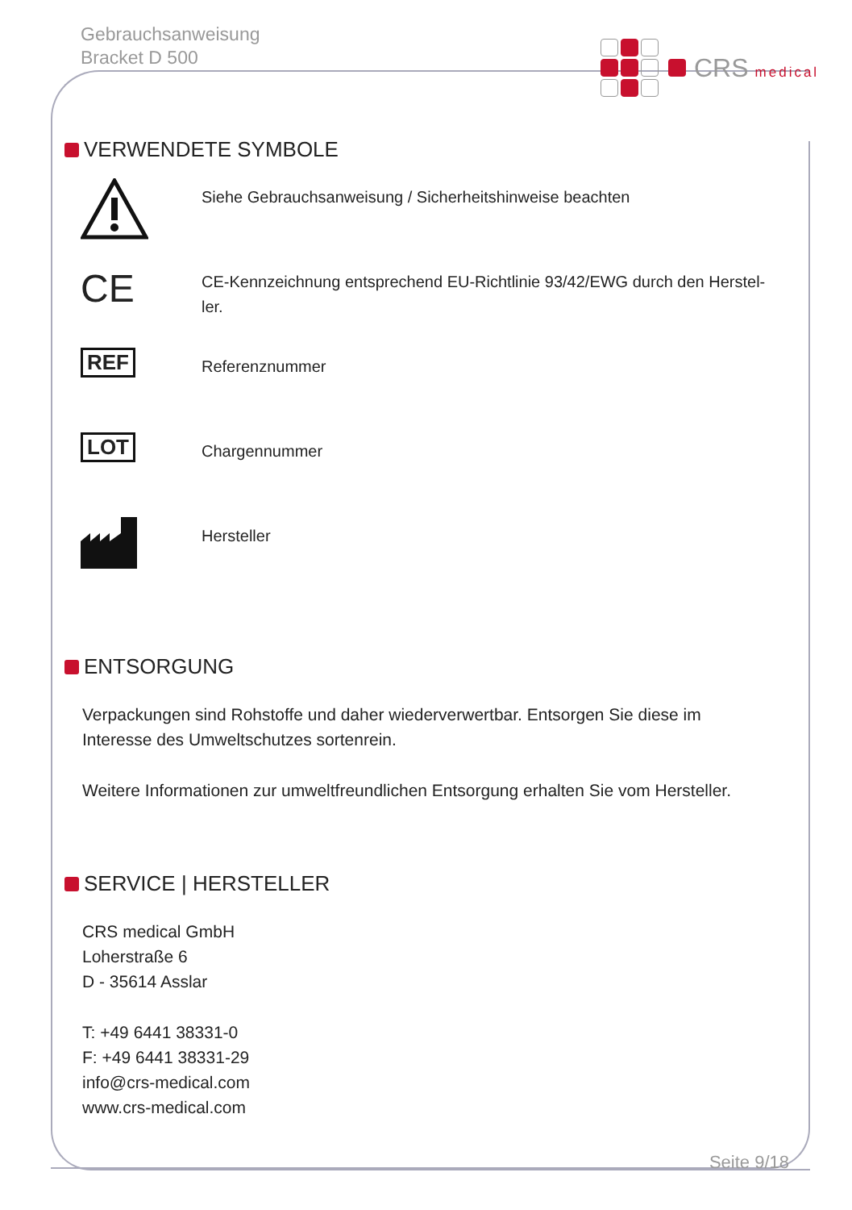Gebrauchsanweisung
Bracket D 500
CRS medical
VERWENDETE SYMBOLE
Siehe Gebrauchsanweisung / Sicherheitshinweise beachten
CE
CE-Kennzeichnung entsprechend EU-Richtlinie 93/42/EWG durch den Herstel-
ler.
REF
Referenznummer
LOT
Chargennummer
Hersteller
ENTSORGUNG
Verpackungen sind Rohstoffe und daher wiederverwertbar. Entsorgen Sie diese im Interesse des Umweltschutzes sortenrein.
Weitere Informationen zur umweltfreundlichen Entsorgung erhalten Sie vom Hersteller.
SERVICE | HERSTELLER
CRS medical GmbH
Loherstraße 6
D - 35614 Asslar
T: +49 6441 38331-0
F: +49 6441 38331-29
info@crs-medical.com
www.crs-medical.com
Seite 9/18